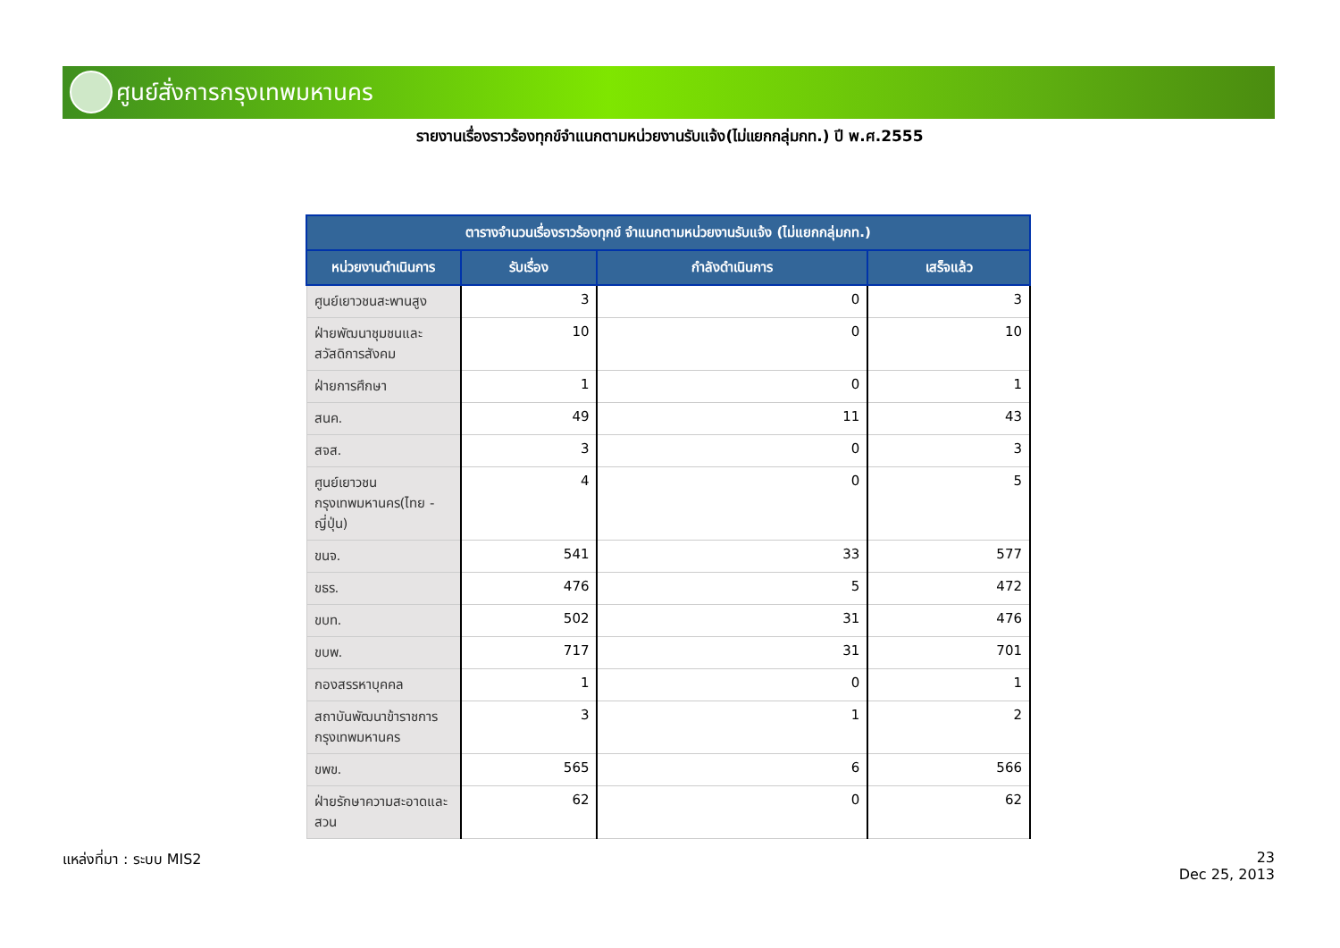ศูนย์สั่งการกรุงเทพมหานคร
รายงานเรื่องราวร้องทุกข์จำแนกตามหน่วยงานรับแจ้ง(ไม่แยกกลุ่มกท.) ปี พ.ศ.2555
| ตารางจำนวนเรื่องราวร้องทุกข์ จำแนกตามหน่วยงานรับแจ้ง (ไม่แยกกลุ่มกท.) | | | |
| --- | --- | --- | --- |
| หน่วยงานดำเนินการ | รับเรื่อง | กำลังดำเนินการ | เสร็จแล้ว |
| ศูนย์เยาวชนสะพานสูง | 3 | 0 | 3 |
| ฝ่ายพัฒนาชุมชนและสวัสดิการสังคม | 10 | 0 | 10 |
| ฝ่ายการศึกษา | 1 | 0 | 1 |
| สนค. | 49 | 11 | 43 |
| สจส. | 3 | 0 | 3 |
| ศูนย์เยาวชนกรุงเทพมหานคร(ไทย - ญี่ปุ่น) | 4 | 0 | 5 |
| ขนจ. | 541 | 33 | 577 |
| ขธร. | 476 | 5 | 472 |
| ขบท. | 502 | 31 | 476 |
| ขบพ. | 717 | 31 | 701 |
| กองสรรหาบุคคล | 1 | 0 | 1 |
| สถาบันพัฒนาข้าราชการกรุงเทพมหานคร | 3 | 1 | 2 |
| ขพข. | 565 | 6 | 566 |
| ฝ่ายรักษาความสะอาดและสวน | 62 | 0 | 62 |
แหล่งที่มา : ระบบ MIS2
23
Dec 25, 2013